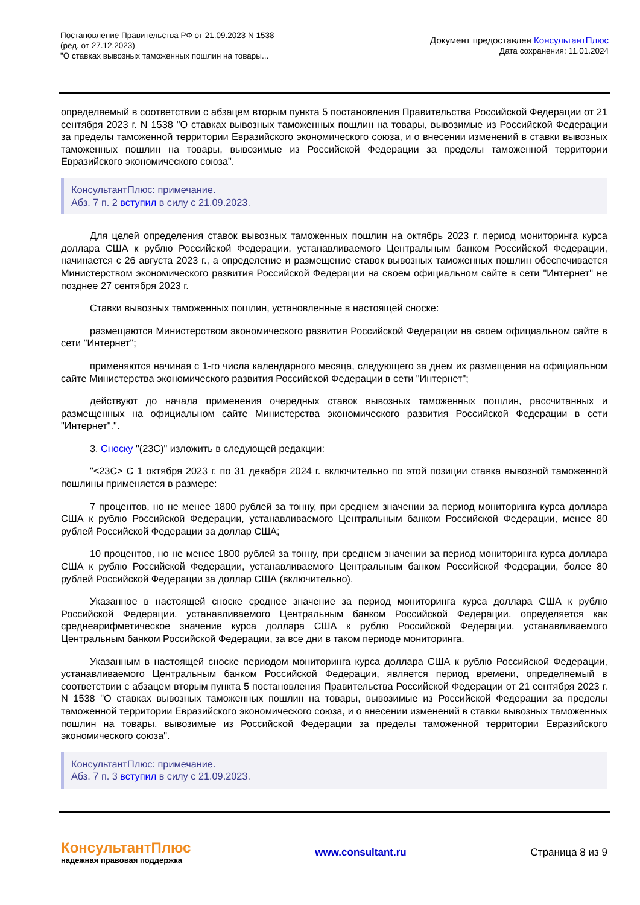Постановление Правительства РФ от 21.09.2023 N 1538
(ред. от 27.12.2023)
"О ставках вывозных таможенных пошлин на товары...
Документ предоставлен КонсультантПлюс
Дата сохранения: 11.01.2024
определяемый в соответствии с абзацем вторым пункта 5 постановления Правительства Российской Федерации от 21 сентября 2023 г. N 1538 "О ставках вывозных таможенных пошлин на товары, вывозимые из Российской Федерации за пределы таможенной территории Евразийского экономического союза, и о внесении изменений в ставки вывозных таможенных пошлин на товары, вывозимые из Российской Федерации за пределы таможенной территории Евразийского экономического союза".
КонсультантПлюс: примечание.
Абз. 7 п. 2 вступил в силу с 21.09.2023.
Для целей определения ставок вывозных таможенных пошлин на октябрь 2023 г. период мониторинга курса доллара США к рублю Российской Федерации, устанавливаемого Центральным банком Российской Федерации, начинается с 26 августа 2023 г., а определение и размещение ставок вывозных таможенных пошлин обеспечивается Министерством экономического развития Российской Федерации на своем официальном сайте в сети "Интернет" не позднее 27 сентября 2023 г.
Ставки вывозных таможенных пошлин, установленные в настоящей сноске:
размещаются Министерством экономического развития Российской Федерации на своем официальном сайте в сети "Интернет";
применяются начиная с 1-го числа календарного месяца, следующего за днем их размещения на официальном сайте Министерства экономического развития Российской Федерации в сети "Интернет";
действуют до начала применения очередных ставок вывозных таможенных пошлин, рассчитанных и размещенных на официальном сайте Министерства экономического развития Российской Федерации в сети "Интернет".".
3. Сноску "(23С)" изложить в следующей редакции:
"<23С> С 1 октября 2023 г. по 31 декабря 2024 г. включительно по этой позиции ставка вывозной таможенной пошлины применяется в размере:
7 процентов, но не менее 1800 рублей за тонну, при среднем значении за период мониторинга курса доллара США к рублю Российской Федерации, устанавливаемого Центральным банком Российской Федерации, менее 80 рублей Российской Федерации за доллар США;
10 процентов, но не менее 1800 рублей за тонну, при среднем значении за период мониторинга курса доллара США к рублю Российской Федерации, устанавливаемого Центральным банком Российской Федерации, более 80 рублей Российской Федерации за доллар США (включительно).
Указанное в настоящей сноске среднее значение за период мониторинга курса доллара США к рублю Российской Федерации, устанавливаемого Центральным банком Российской Федерации, определяется как среднеарифметическое значение курса доллара США к рублю Российской Федерации, устанавливаемого Центральным банком Российской Федерации, за все дни в таком периоде мониторинга.
Указанным в настоящей сноске периодом мониторинга курса доллара США к рублю Российской Федерации, устанавливаемого Центральным банком Российской Федерации, является период времени, определяемый в соответствии с абзацем вторым пункта 5 постановления Правительства Российской Федерации от 21 сентября 2023 г. N 1538 "О ставках вывозных таможенных пошлин на товары, вывозимые из Российской Федерации за пределы таможенной территории Евразийского экономического союза, и о внесении изменений в ставки вывозных таможенных пошлин на товары, вывозимые из Российской Федерации за пределы таможенной территории Евразийского экономического союза".
КонсультантПлюс: примечание.
Абз. 7 п. 3 вступил в силу с 21.09.2023.
КонсультантПлюс
надежная правовая поддержка
www.consultant.ru Страница 8 из 9